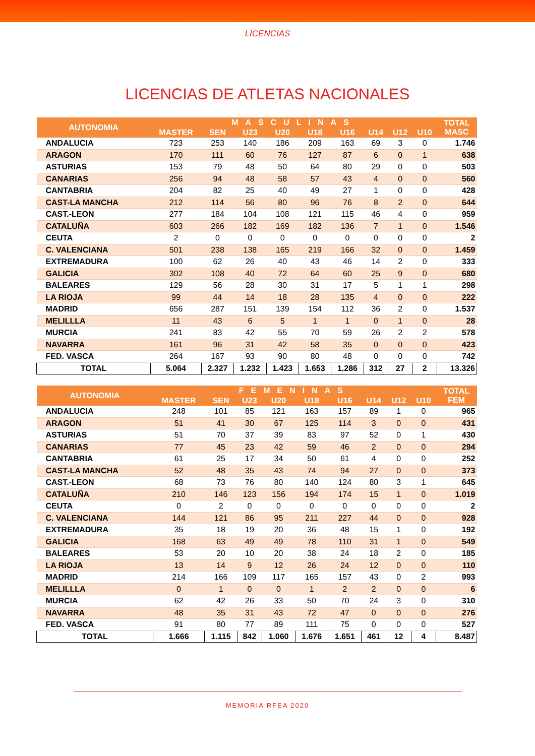LICENCIAS
LICENCIAS DE ATLETAS NACIONALES
| AUTONOMIA | MASCULINAS | | | | | | | | | TOTAL MASC |
| --- | --- | --- | --- | --- | --- | --- | --- | --- | --- | --- |
| | MASTER | SEN | U23 | U20 | U18 | U16 | U14 | U12 | U10 | |
| ANDALUCIA | 723 | 253 | 140 | 186 | 209 | 163 | 69 | 3 | 0 | 1.746 |
| ARAGON | 170 | 111 | 60 | 76 | 127 | 87 | 6 | 0 | 1 | 638 |
| ASTURIAS | 153 | 79 | 48 | 50 | 64 | 80 | 29 | 0 | 0 | 503 |
| CANARIAS | 256 | 94 | 48 | 58 | 57 | 43 | 4 | 0 | 0 | 560 |
| CANTABRIA | 204 | 82 | 25 | 40 | 49 | 27 | 1 | 0 | 0 | 428 |
| CAST-LA MANCHA | 212 | 114 | 56 | 80 | 96 | 76 | 8 | 2 | 0 | 644 |
| CAST.-LEON | 277 | 184 | 104 | 108 | 121 | 115 | 46 | 4 | 0 | 959 |
| CATALUÑA | 603 | 266 | 182 | 169 | 182 | 136 | 7 | 1 | 0 | 1.546 |
| CEUTA | 2 | 0 | 0 | 0 | 0 | 0 | 0 | 0 | 0 | 2 |
| C. VALENCIANA | 501 | 238 | 138 | 165 | 219 | 166 | 32 | 0 | 0 | 1.459 |
| EXTREMADURA | 100 | 62 | 26 | 40 | 43 | 46 | 14 | 2 | 0 | 333 |
| GALICIA | 302 | 108 | 40 | 72 | 64 | 60 | 25 | 9 | 0 | 680 |
| BALEARES | 129 | 56 | 28 | 30 | 31 | 17 | 5 | 1 | 1 | 298 |
| LA RIOJA | 99 | 44 | 14 | 18 | 28 | 135 | 4 | 0 | 0 | 222 |
| MADRID | 656 | 287 | 151 | 139 | 154 | 112 | 36 | 2 | 0 | 1.537 |
| MELILLLA | 11 | 43 | 6 | 5 | 1 | 1 | 0 | 1 | 0 | 28 |
| MURCIA | 241 | 83 | 42 | 55 | 70 | 59 | 26 | 2 | 2 | 578 |
| NAVARRA | 161 | 96 | 31 | 42 | 58 | 35 | 0 | 0 | 0 | 423 |
| FED. VASCA | 264 | 167 | 93 | 90 | 80 | 48 | 0 | 0 | 0 | 742 |
| TOTAL | 5.064 | 2.327 | 1.232 | 1.423 | 1.653 | 1.286 | 312 | 27 | 2 | 13.326 |
| AUTONOMIA | FEMENINAS | | | | | | | | | TOTAL FEM |
| --- | --- | --- | --- | --- | --- | --- | --- | --- | --- | --- |
| | MASTER | SEN | U23 | U20 | U18 | U16 | U14 | U12 | U10 | |
| ANDALUCIA | 248 | 101 | 85 | 121 | 163 | 157 | 89 | 1 | 0 | 965 |
| ARAGON | 51 | 41 | 30 | 67 | 125 | 114 | 3 | 0 | 0 | 431 |
| ASTURIAS | 51 | 70 | 37 | 39 | 83 | 97 | 52 | 0 | 1 | 430 |
| CANARIAS | 77 | 45 | 23 | 42 | 59 | 46 | 2 | 0 | 0 | 294 |
| CANTABRIA | 61 | 25 | 17 | 34 | 50 | 61 | 4 | 0 | 0 | 252 |
| CAST-LA MANCHA | 52 | 48 | 35 | 43 | 74 | 94 | 27 | 0 | 0 | 373 |
| CAST.-LEON | 68 | 73 | 76 | 80 | 140 | 124 | 80 | 3 | 1 | 645 |
| CATALUÑA | 210 | 146 | 123 | 156 | 194 | 174 | 15 | 1 | 0 | 1.019 |
| CEUTA | 0 | 2 | 0 | 0 | 0 | 0 | 0 | 0 | 0 | 2 |
| C. VALENCIANA | 144 | 121 | 86 | 95 | 211 | 227 | 44 | 0 | 0 | 928 |
| EXTREMADURA | 35 | 18 | 19 | 20 | 36 | 48 | 15 | 1 | 0 | 192 |
| GALICIA | 168 | 63 | 49 | 49 | 78 | 110 | 31 | 1 | 0 | 549 |
| BALEARES | 53 | 20 | 10 | 20 | 38 | 24 | 18 | 2 | 0 | 185 |
| LA RIOJA | 13 | 14 | 9 | 12 | 26 | 24 | 12 | 0 | 0 | 110 |
| MADRID | 214 | 166 | 109 | 117 | 165 | 157 | 43 | 0 | 2 | 993 |
| MELILLLA | 0 | 1 | 0 | 0 | 1 | 2 | 2 | 0 | 0 | 6 |
| MURCIA | 62 | 42 | 26 | 33 | 50 | 70 | 24 | 3 | 0 | 310 |
| NAVARRA | 48 | 35 | 31 | 43 | 72 | 47 | 0 | 0 | 0 | 276 |
| FED. VASCA | 91 | 80 | 77 | 89 | 111 | 75 | 0 | 0 | 0 | 527 |
| TOTAL | 1.666 | 1.115 | 842 | 1.060 | 1.676 | 1.651 | 461 | 12 | 4 | 8.487 |
MEMORIA RFEA 2020